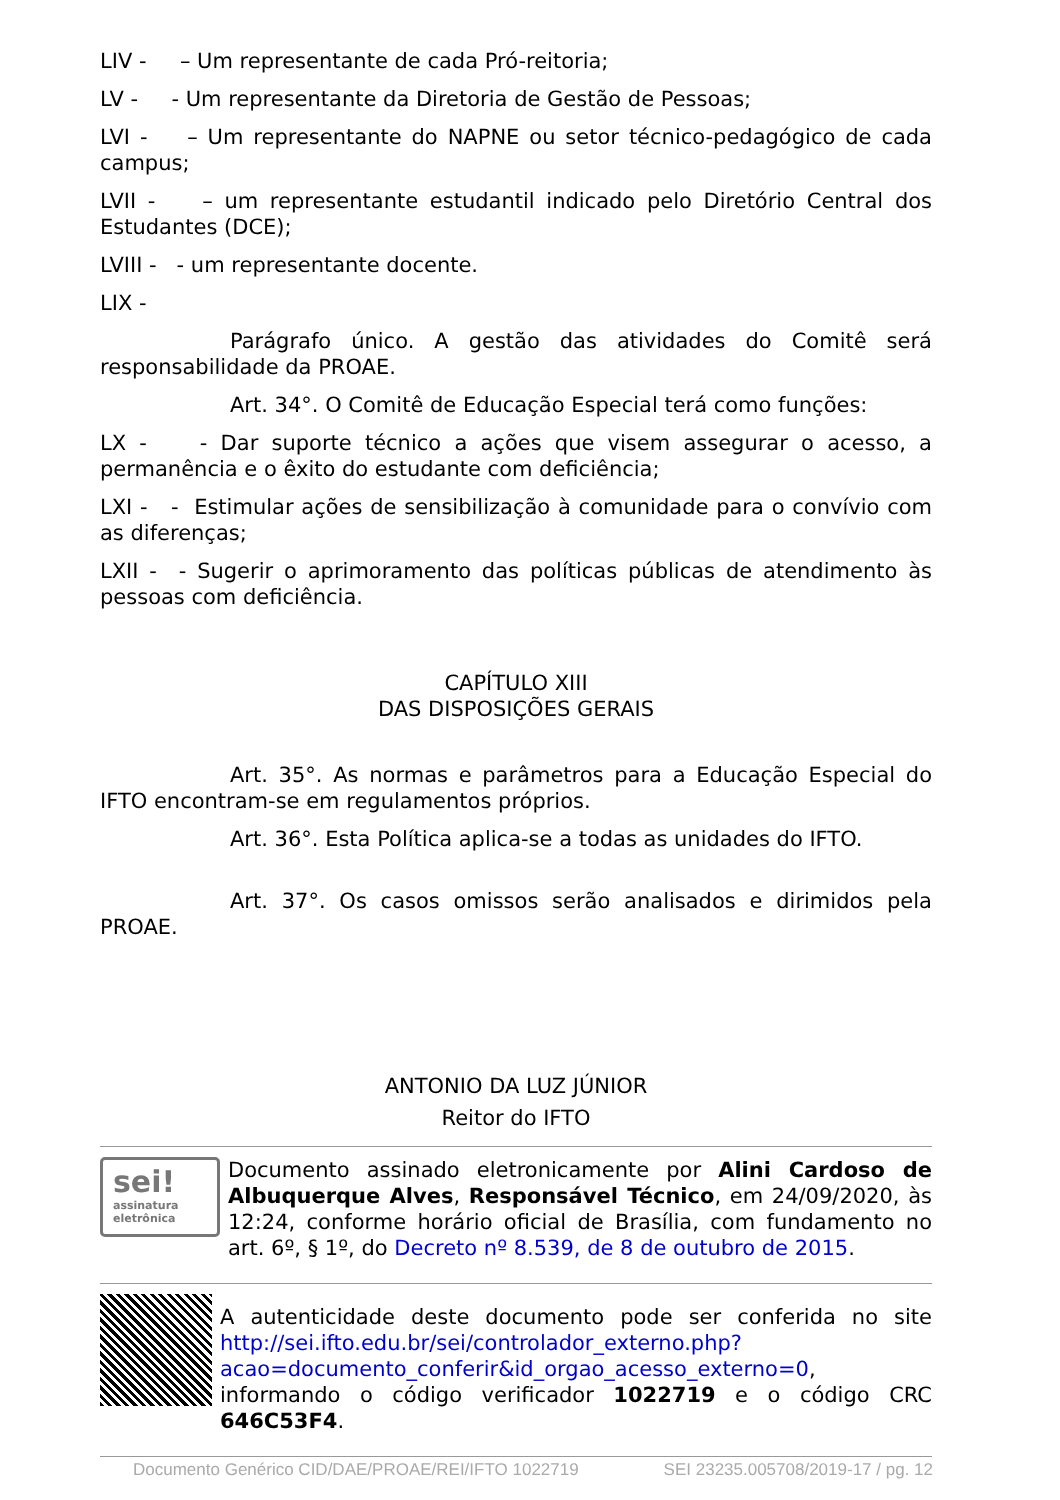LIV - – Um representante de cada Pró-reitoria;
LV - - Um representante da Diretoria de Gestão de Pessoas;
LVI - – Um representante do NAPNE ou setor técnico-pedagógico de cada campus;
LVII - – um representante estudantil indicado pelo Diretório Central dos Estudantes (DCE);
LVIII - - um representante docente.
LIX -
Parágrafo único. A gestão das atividades do Comitê será responsabilidade da PROAE.
Art. 34°. O Comitê de Educação Especial terá como funções:
LX - - Dar suporte técnico a ações que visem assegurar o acesso, a permanência e o êxito do estudante com deficiência;
LXI - - Estimular ações de sensibilização à comunidade para o convívio com as diferenças;
LXII - - Sugerir o aprimoramento das políticas públicas de atendimento às pessoas com deficiência.
CAPÍTULO XIII
DAS DISPOSIÇÕES GERAIS
Art. 35°. As normas e parâmetros para a Educação Especial do IFTO encontram-se em regulamentos próprios.
Art. 36°. Esta Política aplica-se a todas as unidades do IFTO.
Art. 37°. Os casos omissos serão analisados e dirimidos pela PROAE.
ANTONIO DA LUZ JÚNIOR
Reitor do IFTO
sei!
assinatura eletrônica
Documento assinado eletronicamente por Alini Cardoso de Albuquerque Alves, Responsável Técnico, em 24/09/2020, às 12:24, conforme horário oficial de Brasília, com fundamento no art. 6º, § 1º, do Decreto nº 8.539, de 8 de outubro de 2015.
A autenticidade deste documento pode ser conferida no site http://sei.ifto.edu.br/sei/controlador_externo.php?acao=documento_conferir&id_orgao_acesso_externo=0, informando o código verificador 1022719 e o código CRC 646C53F4.
Documento Genérico CID/DAE/PROAE/REI/IFTO 1022719 SEI 23235.005708/2019-17 / pg. 12